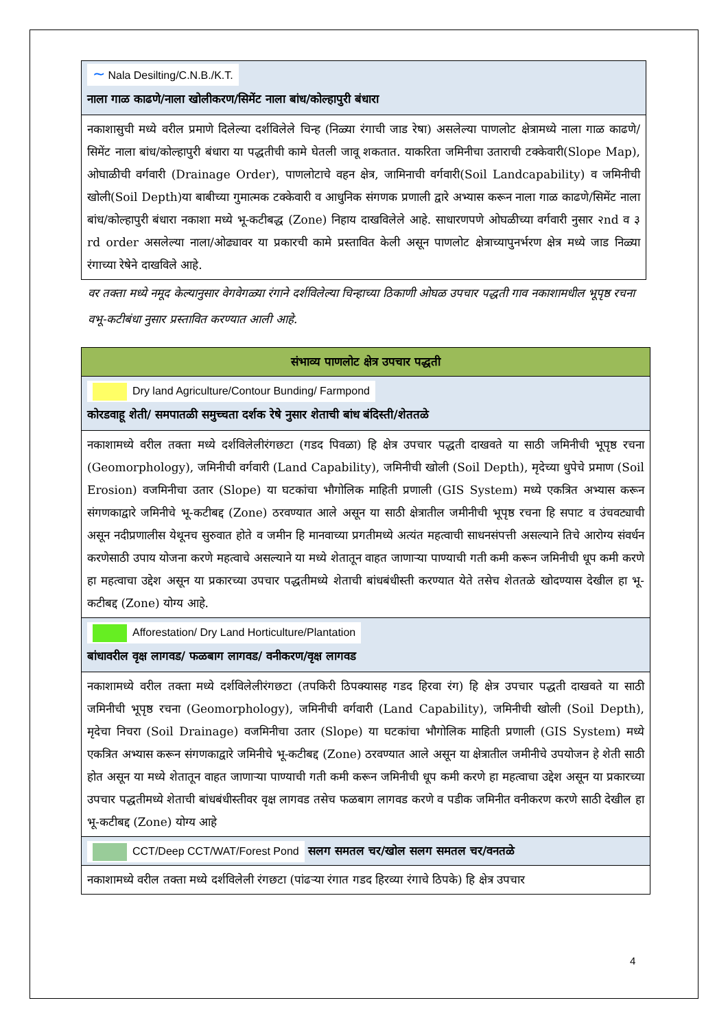| ∼ Nala Desilting/C.N.B./K.T. नाला गाळ काढणे/नाला खोलीकरण/सिमेंट नाला बांध/कोल्हापुरी बंधारा |
| नकाशासुची मध्ये वरील प्रमाणे दिलेल्या दर्शविलेले चिन्ह (निळ्या रंगाची जाड रेषा) असलेल्या पाणलोट क्षेत्रामध्ये नाला गाळ काढणे/सिमेंट नाला बांध/कोल्हापुरी बंधारा या पद्धतीची कामे घेतली जावू शकतात. याकरिता जमिनीचा उताराची टक्केवारी(Slope Map), ओघाळीची वर्गवारी (Drainage Order), पाणलोटाचे वहन क्षेत्र, जामिनाची वर्गवारी(Soil Landcapability) व जमिनीची खोली(Soil Depth)या बाबीच्या गुमात्मक टक्केवारी व आधुनिक संगणक प्रणाली द्वारे अभ्यास करून नाला गाळ काढणे/सिमेंट नाला बांध/कोल्हापुरी बंधारा नकाशा मध्ये भू-कटीबद्ध (Zone) निहाय दाखविलेले आहे. साधारणपणे ओघळीच्या वर्गवारी नुसार २nd व ३ rd order असलेल्या नाला/ओढ्यावर या प्रकारची कामे प्रस्तावित केली असून पाणलोट क्षेत्राच्यापुनर्भरण क्षेत्र मध्ये जाड निळ्या रंगाच्या रेषेने दाखविले आहे. |
वर तक्ता मध्ये नमूद केल्यानुसार वेगवेगळ्या रंगाने दर्शविलेल्या चिन्हाच्या ठिकाणी ओघळ उपचार पद्धती गाव नकाशामधील भूपृष्ठ रचना वभू-कटीबंधा नुसार प्रस्तावित करण्यात आली आहे.
| संभाव्य पाणलोट क्षेत्र उपचार पद्धती |
| Dry land Agriculture/Contour Bunding/ Farmpond कोरडवाहू शेती/ समपातळी समुच्चता दर्शक रेषे नुसार शेताची बांध बंदिस्ती/शेततळे |
| नकाशामध्ये वरील तक्ता मध्ये दर्शविलेलीरंगछटा (गडद पिवळा) हि क्षेत्र उपचार पद्धती दाखवते या साठी जमिनीची भूपृष्ठ रचना (Geomorphology), जमिनीची वर्गवारी (Land Capability), जमिनीची खोली (Soil Depth), मृदेच्या धुपेचे प्रमाण (Soil Erosion) वजमिनीचा उतार (Slope) या घटकांचा भौगोलिक माहिती प्रणाली (GIS System) मध्ये एकत्रित अभ्यास करून संगणकाद्वारे जमिनीचे भू-कटीबद्द (Zone) ठरवण्यात आले असून या साठी क्षेत्रातील जमीनीची भूपृष्ठ रचना हि सपाट व उंचवट्याची असून नदीप्रणालीस येथूनच सुरुवात होते व जमीन हि मानवाच्या प्रगतीमध्ये अत्यंत महत्वाची साधनसंपत्ती असल्याने तिचे आरोग्य संवर्धन करणेसाठी उपाय योजना करणे महत्वाचे असल्याने या मध्ये शेतातून वाहत जाणाऱ्या पाण्याची गती कमी करून जमिनीची धूप कमी करणे हा महत्वाचा उद्देश असून या प्रकारच्या उपचार पद्धतीमध्ये शेताची बांधबंधीस्ती करण्यात येते तसेच शेततळे खोदण्यास देखील हा भू-कटीबद्द (Zone) योग्य आहे. |
| Afforestation/ Dry Land Horticulture/Plantation बांधावरील वृक्ष लागवड/ फळबाग लागवड/ वनीकरण/वृक्ष लागवड |
| नकाशामध्ये वरील तक्ता मध्ये दर्शविलेलीरंगछटा (तपकिरी ठिपक्यासह गडद हिरवा रंग) हि क्षेत्र उपचार पद्धती दाखवते या साठी जमिनीची भूपृष्ठ रचना (Geomorphology), जमिनीची वर्गवारी (Land Capability), जमिनीची खोली (Soil Depth), मृदेचा निचरा (Soil Drainage) वजमिनीचा उतार (Slope) या घटकांचा भौगोलिक माहिती प्रणाली (GIS System) मध्ये एकत्रित अभ्यास करून संगणकाद्वारे जमिनीचे भू-कटीबद्द (Zone) ठरवण्यात आले असून या क्षेत्रातील जमीनीचे उपयोजन हे शेती साठी होत असून या मध्ये शेतातून वाहत जाणाऱ्या पाण्याची गती कमी करून जमिनीची धूप कमी करणे हा महत्वाचा उद्देश असून या प्रकारच्या उपचार पद्धतीमध्ये शेताची बांधबंधीस्तीवर वृक्ष लागवड तसेच फळबाग लागवड करणे व पडीक जमिनीत वनीकरण करणे साठी देखील हा भू-कटीबद्द (Zone) योग्य आहे |
| CCT/Deep CCT/WAT/Forest Pond सलग समतल चर/खोल सलग समतल चर/वनतळे |
| नकाशामध्ये वरील तक्ता मध्ये दर्शविलेली रंगछटा (पांढऱ्या रंगात गडद हिरव्या रंगाचे ठिपके) हि क्षेत्र उपचार |
4